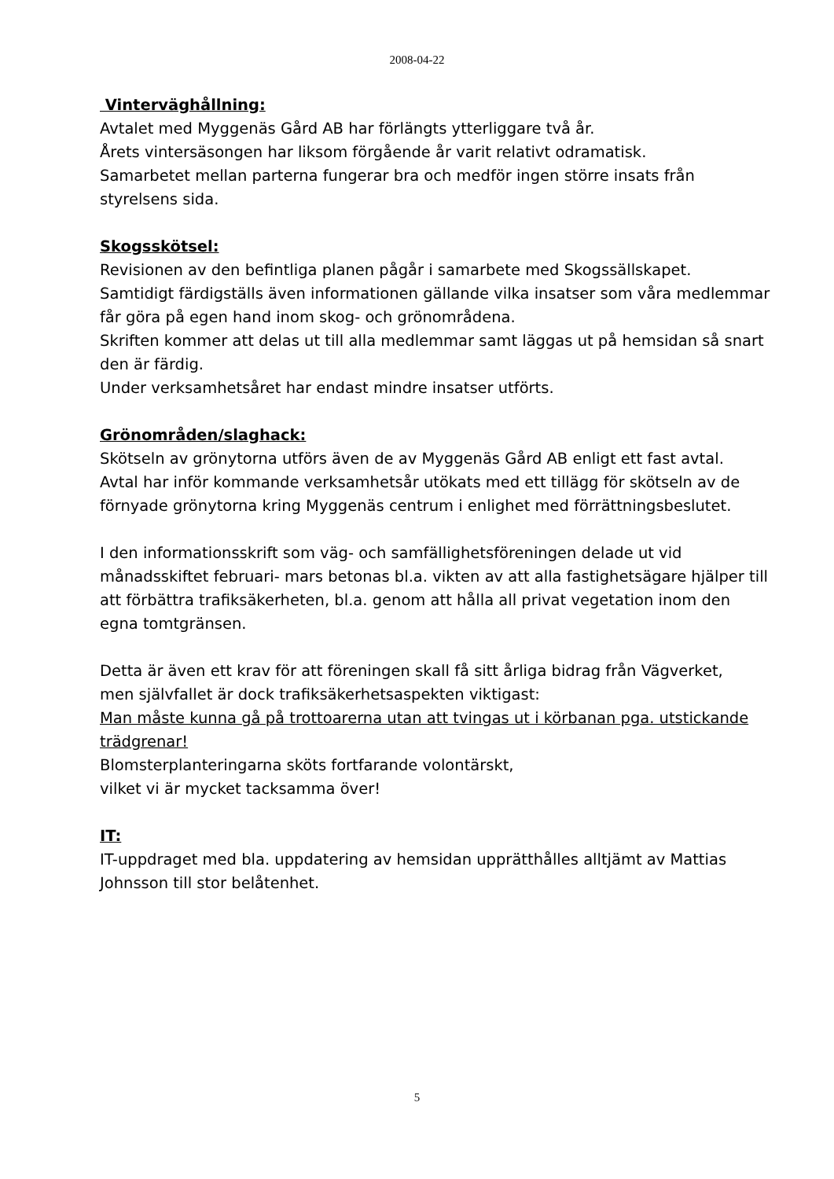2008-04-22
Vinterväghållning:
Avtalet med Myggenäs Gård AB har förlängts ytterliggare två år.
Årets vintersäsongen har liksom förgående år varit relativt odramatisk.
Samarbetet mellan parterna fungerar bra och medför ingen större insats från styrelsens sida.
Skogsskötsel:
Revisionen av den befintliga planen pågår i samarbete med Skogssällskapet.
Samtidigt färdigställs även informationen gällande vilka insatser som våra medlemmar får göra på egen hand inom skog- och grönområdena.
Skriften kommer att delas ut till alla medlemmar samt läggas ut på hemsidan så snart den är färdig.
Under verksamhetsåret har endast mindre insatser utförts.
Grönområden/slaghack:
Skötseln av grönytorna utförs även de av Myggenäs Gård AB enligt ett fast avtal.
Avtal har inför kommande verksamhetsår utökats med ett tillägg för skötseln av de förnyade grönytorna kring Myggenäs centrum i enlighet med förrättningsbeslutet.
I den informationsskrift som väg- och samfällighetsföreningen delade ut vid månadsskiftet februari- mars betonas bl.a. vikten av att alla fastighetsägare hjälper till att förbättra trafiksäkerheten, bl.a. genom att hålla all privat vegetation inom den egna tomtgränsen.
Detta är även ett krav för att föreningen skall få sitt årliga bidrag från Vägverket,
men självfallet är dock trafiksäkerhetsaspekten viktigast:
Man måste kunna gå på trottoarerna utan att tvingas ut i körbanan pga. utstickande trädgrenar!
Blomsterplanteringarna sköts fortfarande volontärskt,
vilket vi är mycket tacksamma över!
IT:
IT-uppdraget med bla. uppdatering av hemsidan upprätthålles alltjämt av Mattias Johnsson till stor belåtenhet.
5